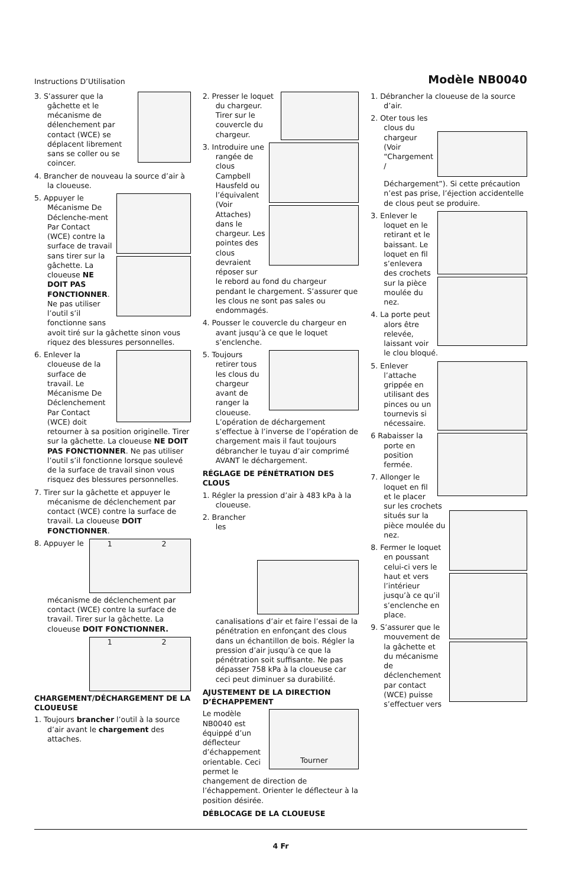Instructions D’Utilisation Modèle NB0040
3. S’assurer que la gâchette et le mécanisme de délenchement par contact (WCE) se déplacent librement sans se coller ou se coincer.
4. Brancher de nouveau la source d’air à la cloueuse.
5. Appuyer le Mécanisme De Déclenche-ment Par Contact (WCE) contre la surface de travail sans tirer sur la gâchette. La cloueuse NE DOIT PAS FONCTIONNER. Ne pas utiliser l’outil s’il fonctionne sans avoit tiré sur la gâchette sinon vous riquez des blessures personnelles.
6. Enlever la cloueuse de la surface de travail. Le Mécanisme De Déclenchement Par Contact (WCE) doit retourner à sa position originelle. Tirer sur la gâchette. La cloueuse NE DOIT PAS FONCTIONNER. Ne pas utiliser l’outil s’il fonctionne lorsque soulevé de la surface de travail sinon vous risquez des blessures personnelles.
7. Tirer sur la gâchette et appuyer le mécanisme de déclenchement par contact (WCE) contre la surface de travail. La cloueuse DOIT FONCTIONNER.
1 2
8. Appuyer le mécanisme de déclenchement par contact (WCE) contre la surface de travail. Tirer sur la gâchette. La cloueuse DOIT FONCTIONNER.
1 2
CHARGEMENT/DÉCHARGEMENT DE LA CLOUEUSE
1. Toujours brancher l’outil à la source d’air avant le chargement des attaches.
2. Presser le loquet du chargeur. Tirer sur le couvercle du chargeur.
3. Introduire une rangée de clous Campbell Hausfeld ou l’équivalent (Voir Attaches) dans le chargeur. Les pointes des clous devraient réposer sur le rebord au fond du chargeur pendant le chargement. S’assurer que les clous ne sont pas sales ou endommagés.
4. Pousser le couvercle du chargeur en avant jusqu’à ce que le loquet s’enclenche.
5. Toujours retirer tous les clous du chargeur avant de ranger la cloueuse. L’opération de déchargement s’effectue à l’inverse de l’opération de chargement mais il faut toujours débrancher le tuyau d’air comprimé AVANT le déchargement.
RÉGLAGE DE PÉNÉTRATION DES CLOUS
1. Régler la pression d’air à 483 kPa à la cloueuse.
2. Brancher les canalisations d’air et faire l’essai de la pénétration en enfonçant des clous dans un échantillon de bois. Régler la pression d’air jusqu’à ce que la pénétration soit suffisante. Ne pas dépasser 758 kPa à la cloueuse car ceci peut diminuer sa durabilité.
AJUSTEMENT DE LA DIRECTION D’ÉCHAPPEMENT
Tourner
Le modèle NB0040 est équippé d’un déflecteur d’échappement orientable. Ceci permet le changement de direction de l’échappement. Orienter le déflecteur à la position désirée.
DÉBLOCAGE DE LA CLOUEUSE
1. Débrancher la cloueuse de la source d’air.
2. Oter tous les clous du chargeur (Voir “Chargement / Déchargement”). Si cette précaution n’est pas prise, l’éjection accidentelle de clous peut se produire.
3. Enlever le loquet en le retirant et le baissant. Le loquet en fil s’enlevera des crochets sur la pièce moulée du nez.
4. La porte peut alors être relevée, laissant voir le clou bloqué.
5. Enlever l’attache grippée en utilisant des pinces ou un tournevis si nécessaire.
6 Rabaisser la porte en position fermée.
7. Allonger le loquet en fil et le placer sur les crochets situés sur la pièce moulée du nez.
8. Fermer le loquet en poussant celui-ci vers le haut et vers l’intérieur jusqu’à ce qu’il s’enclenche en place.
9. S’assurer que le mouvement de la gâchette et du mécanisme de déclenchement par contact (WCE) puisse s’effectuer vers
4 Fr